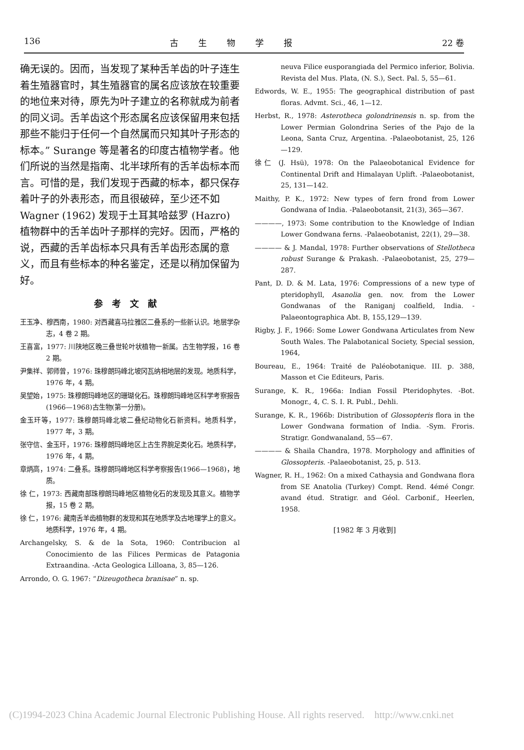136 古生物学报 22 卷
确无误的。因而，当发现了某种舌羊齿的叶子连生着生殖器官时，其生殖器官的属名应该放在较重要的地位来对待，原先为叶子建立的名称就成为前者的同义词。舌羊齿这个形态属名应该保留用来包括那些不能归于任何一个自然属而只知其叶子形态的标本。” Surange 等是著名的印度古植物学者。他们所说的当然是指南、北半球所有的舌羊齿标本而言。可惜的是，我们发现于西藏的标本，都只保存着叶子的外表形态，而且很破碎，至少还不如 Wagner (1962) 发现于土耳其哈兹罗 (Hazro) 植物群中的舌羊齿叶子那样的完好。因而，严格的说，西藏的舌羊齿标本只具有舌羊齿形态属的意义，而且有些标本的种名鉴定，还是以稍加保留为好。
参考文献
王玉净、穆西南，1980: 对西藏喜马拉雅区二叠系的一些新认识。地层学杂志，4 卷 2 期。
王喜富，1977: 川陕地区晚三叠世轮叶状植物一新属。古生物学报，16 卷 2 期。
尹集祥、郭师曾，1976: 珠穆朗玛峰北坡冈瓦纳相地层的发现。地质科学，1976 年，4 期。
吴望始，1975: 珠穆朗玛峰地区的珊瑚化石。珠穆朗玛峰地区科学考察报告(1966—1968)古生物(第一分册)。
金玉玕等，1977: 珠穆朗玛峰北坡二叠纪动物化石新资料。地质科学，1977 年，3 期。
张守信、金玉玕，1976: 珠穆朗玛峰地区上古生界腕足类化石。地质科学，1976 年，4 期。
章炳高，1974: 二叠系。珠穆朗玛峰地区科学考察报告(1966—1968)，地质。
徐 仁，1973: 西藏南部珠穆朗玛峰地区植物化石的发现及其意义。植物学报，15 卷 2 期。
徐 仁，1976: 藏南舌羊齿植物群的发现和其在地质学及古地理学上的意义。地质科学，1976 年，4 期。
Archangelsky, S. & de la Sota, 1960: Contribucion al Conocimiento de las Filices Permicas de Patagonia Extraandina. -Acta Geologica Lilloana, 3, 85—126.
Arrondo, O. G. 1967: “Dizeugotheca branisae” n. sp.
neuva Filice eusporangiada del Permico inferior, Bolivia. Revista del Mus. Plata, (N. S.), Sect. Pal. 5, 55—61.
Edwords, W. E., 1955: The geographical distribution of past floras. Advmt. Sci., 46, 1—12.
Herbst, R., 1978: Asterotheca golondrinensis n. sp. from the Lower Permian Golondrina Series of the Pajo de la Leona, Santa Cruz, Argentina. -Palaeobotanist, 25, 126—129.
徐仁 (J. Hsü), 1978: On the Palaeobotanical Evidence for Continental Drift and Himalayan Uplift. -Palaeobotanist, 25, 131—142.
Maithy, P. K., 1972: New types of fern frond from Lower Gondwana of India. -Palaeobotansit, 21(3), 365—367.
————, 1973: Some contribution to the Knowledge of Indian Lower Gondwana ferns. -Palaeobotanist, 22(1), 29—38.
———— & J. Mandal, 1978: Further observations of Stellotheca robust Surange & Prakash. -Palaeobotanist, 25, 279—287.
Pant, D. D. & M. Lata, 1976: Compressions of a new type of pteridophyll, Asanolia gen. nov. from the Lower Gondwanas of the Raniganj coalfield, India. -Palaeontographica Abt. B, 155,129—139.
Rigby, J. F., 1966: Some Lower Gondwana Articulates from New South Wales. The Palabotanical Society, Special session, 1964,
Boureau, E., 1964: Traité de Paléobotanique. III. p. 388, Masson et Cie Editeurs, Paris.
Surange, K. R., 1966a: Indian Fossil Pteridophytes. -Bot. Monogr., 4, C. S. I. R. Publ., Dehli.
Surange, K. R., 1966b: Distribution of Glossopteris flora in the Lower Gondwana formation of India. -Sym. Froris. Stratigr. Gondwanaland, 55—67.
———— & Shaila Chandra, 1978. Morphology and affinities of Glossopteris. -Palaeobotanist, 25, p. 513.
Wagner, R. H., 1962: On a mixed Cathaysia and Gondwana flora from SE Anatolia (Turkey) Compt. Rend. 4émé Congr. avand étud. Stratigr. and Géol. Carbonif., Heerlen, 1958.
[1982 年 3 月收到]
(C)1994-2023 China Academic Journal Electronic Publishing House. All rights reserved. http://www.cnki.net